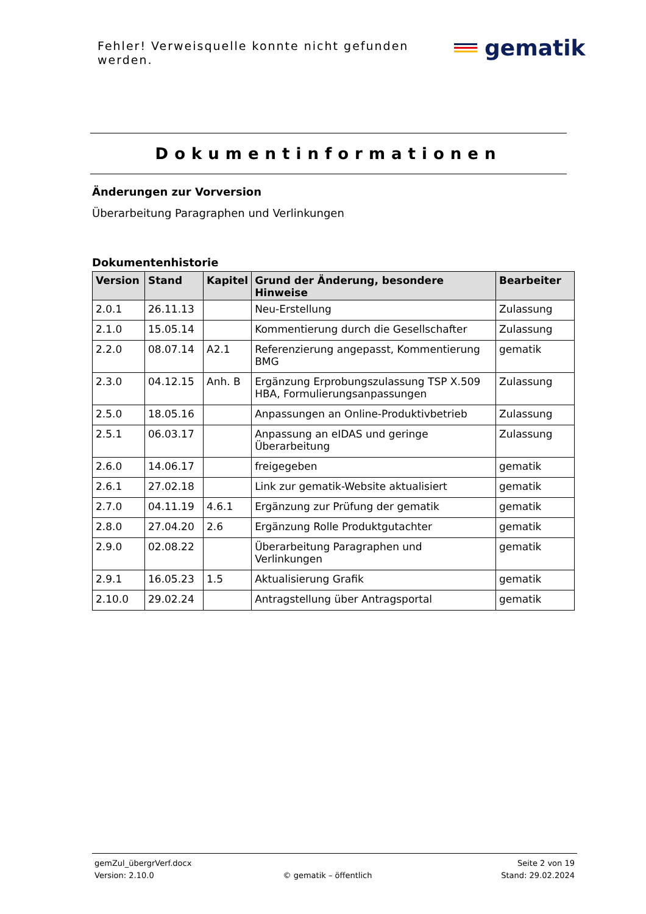Fehler! Verweisquelle konnte nicht gefunden werden.
gematik
Dokumentinformationen
Änderungen zur Vorversion
Überarbeitung Paragraphen und Verlinkungen
Dokumentenhistorie
| Version | Stand | Kapitel | Grund der Änderung, besondere Hinweise | Bearbeiter |
| --- | --- | --- | --- | --- |
| 2.0.1 | 26.11.13 | | Neu-Erstellung | Zulassung |
| 2.1.0 | 15.05.14 | | Kommentierung durch die Gesellschafter | Zulassung |
| 2.2.0 | 08.07.14 | A2.1 | Referenzierung angepasst, Kommentierung BMG | gematik |
| 2.3.0 | 04.12.15 | Anh. B | Ergänzung Erprobungszulassung TSP X.509 HBA, Formulierungsanpassungen | Zulassung |
| 2.5.0 | 18.05.16 | | Anpassungen an Online-Produktivbetrieb | Zulassung |
| 2.5.1 | 06.03.17 | | Anpassung an eIDAS und geringe Überarbeitung | Zulassung |
| 2.6.0 | 14.06.17 | | freigegeben | gematik |
| 2.6.1 | 27.02.18 | | Link zur gematik-Website aktualisiert | gematik |
| 2.7.0 | 04.11.19 | 4.6.1 | Ergänzung zur Prüfung der gematik | gematik |
| 2.8.0 | 27.04.20 | 2.6 | Ergänzung Rolle Produktgutachter | gematik |
| 2.9.0 | 02.08.22 | | Überarbeitung Paragraphen und Verlinkungen | gematik |
| 2.9.1 | 16.05.23 | 1.5 | Aktualisierung Grafik | gematik |
| 2.10.0 | 29.02.24 | | Antragstellung über Antragsportal | gematik |
gemZul_übergrVerf.docx Seite 2 von 19
Version: 2.10.0 © gematik – öffentlich Stand: 29.02.2024